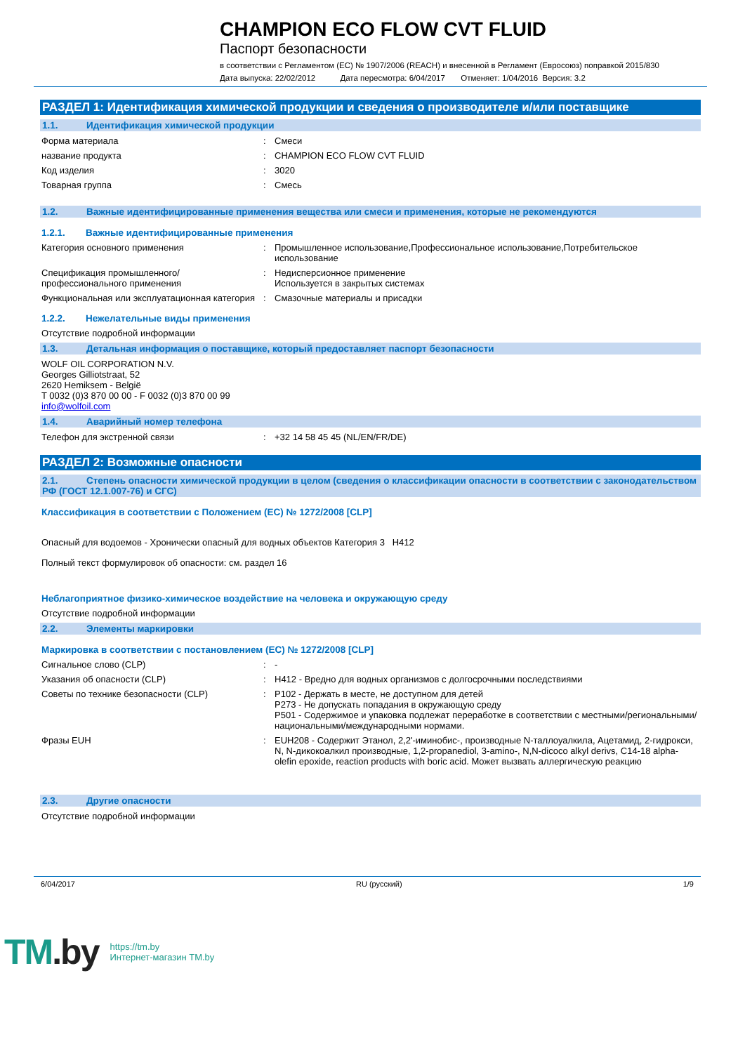CHAMPION ECO FLOW CVT FLUID
Паспорт безопасности
в соответствии с Регламентом (ЕС) № 1907/2006 (REACH) и внесенной в Регламент (Евросоюз) поправкой 2015/830
Дата выпуска: 22/02/2012 Дата пересмотра: 6/04/2017 Отменяет: 1/04/2016 Версия: 3.2
РАЗДЕЛ 1: Идентификация химической продукции и сведения о производителе и/или поставщике
1.1. Идентификация химической продукции
Форма материала : Смеси
название продукта : CHAMPION ECO FLOW CVT FLUID
Код изделия : 3020
Товарная группа : Смесь
1.2. Важные идентифицированные применения вещества или смеси и применения, которые не рекомендуются
1.2.1. Важные идентифицированные применения
Категория основного применения : Промышленное использование,Профессиональное использование,Потребительское использование
Спецификация промышленного/профессионального применения
: Недисперсионное применение
Используется в закрытых системах
Функциональная или эксплуатационная категория
: Смазочные материалы и присадки
1.2.2. Нежелательные виды применения
Отсутствие подробной информации
1.3. Детальная информация о поставщике, который предоставляет паспорт безопасности
WOLF OIL CORPORATION N.V.
Georges Gilliotstraat, 52
2620 Hemiksem - België
T 0032 (0)3 870 00 00 - F 0032 (0)3 870 00 99
info@wolfoil.com
1.4. Аварийный номер телефона
Телефон для экстренной связи : +32 14 58 45 45 (NL/EN/FR/DE)
РАЗДЕЛ 2: Возможные опасности
2.1. Степень опасности химической продукции в целом (сведения о классификации опасности в соответствии с законодательством РФ (ГОСТ 12.1.007-76) и СГС)
Классификация в соответствии с Положением (ЕС) № 1272/2008 [CLP]
Опасный для водоемов - Хронически опасный для водных объектов Категория 3 H412
Полный текст формулировок об опасности: см. раздел 16
Неблагоприятное физико-химическое воздействие на человека и окружающую среду
Отсутствие подробной информации
2.2. Элементы маркировки
Маркировка в соответствии с постановлением (ЕС) № 1272/2008 [CLP]
Сигнальное слово (CLP) : -
Указания об опасности (CLP) : H412 - Вредно для водных организмов с долгосрочными последствиями
Советы по технике безопасности (CLP) : P102 - Держать в месте, не доступном для детей
P273 - Не допускать попадания в окружающую среду
P501 - Содержимое и упаковка подлежат переработке в соответствии с местными/региональными/национальными/международными нормами.
Фразы EUH : EUH208 - Содержит Этанол, 2,2'-иминобис-, производные N-таллоуалкила, Ацетамид, 2-гидрокси, N, N-дикокоалкил производные, 1,2-propanediol, 3-amino-, N,N-dicoco alkyl derivs, C14-18 alpha-olefin epoxide, reaction products with boric acid. Может вызвать аллергическую реакцию
2.3. Другие опасности
Отсутствие подробной информации
6/04/2017 RU (русский) 1/9
TM.by
https://tm.by
Интернет-магазин TM.by